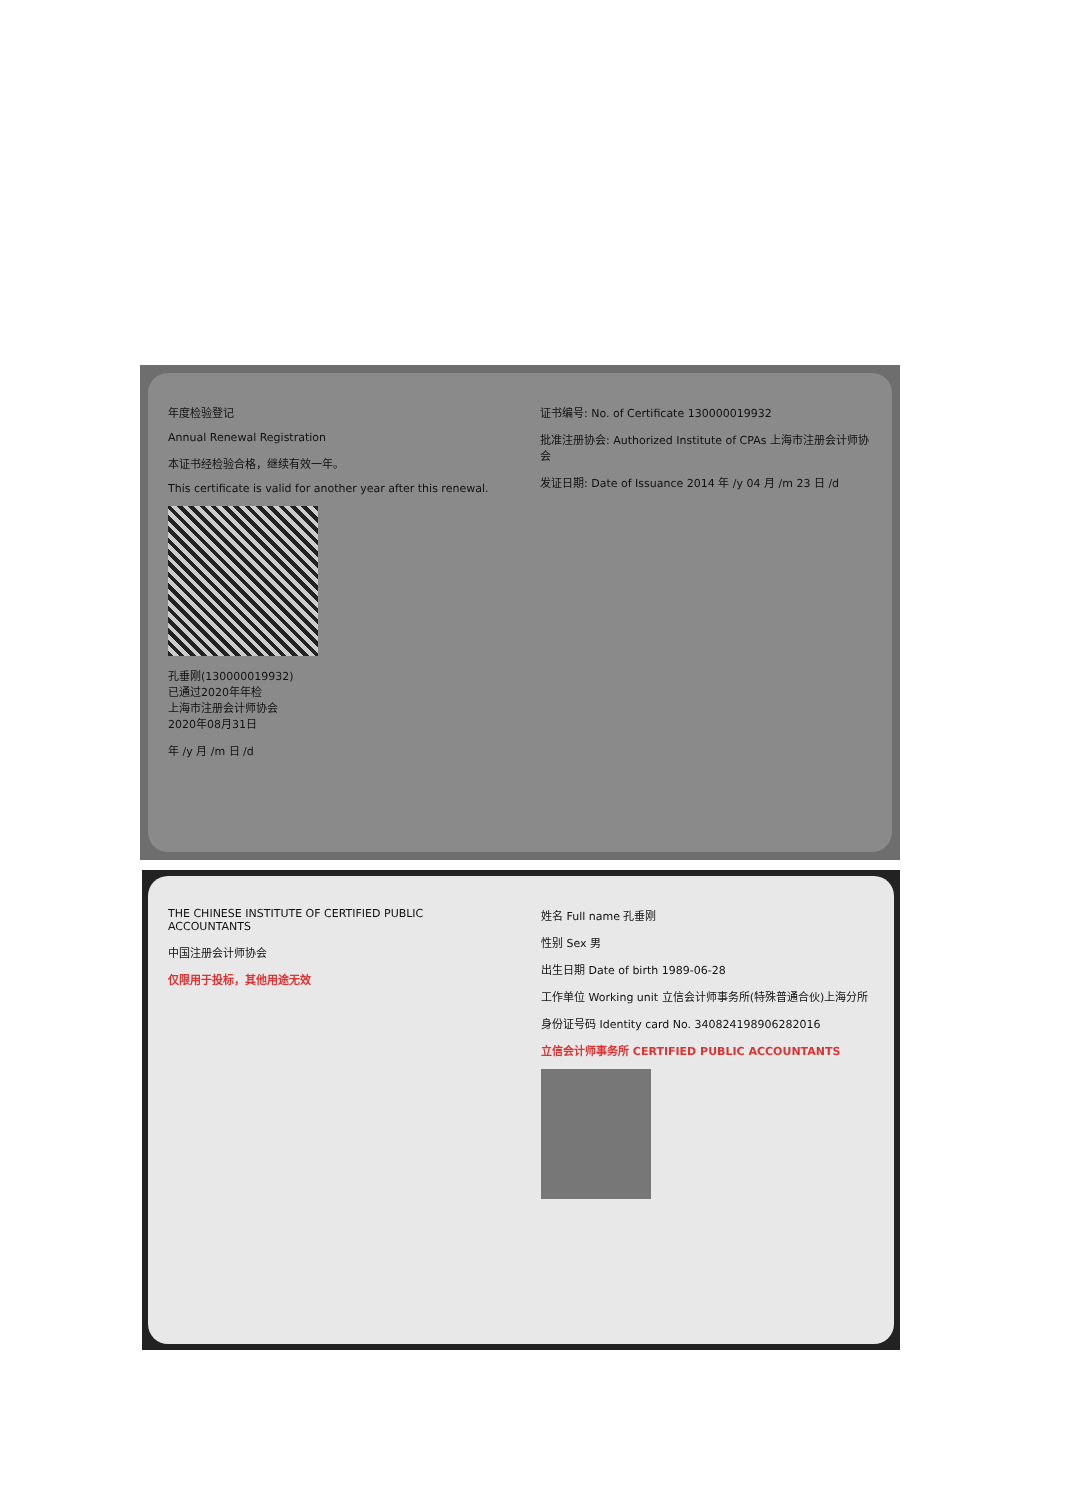年度检验登记
Annual Renewal Registration
本证书经检验合格，继续有效一年。
This certificate is valid for another year after this renewal.
孔垂刚(130000019932)
已通过2020年年检
上海市注册会计师协会
2020年08月31日
年 /y 月 /m 日 /d
证书编号: No. of Certificate 130000019932
批准注册协会: Authorized Institute of CPAs 上海市注册会计师协会
发证日期: Date of Issuance 2014 年 /y 04 月 /m 23 日 /d
THE CHINESE INSTITUTE OF CERTIFIED PUBLIC ACCOUNTANTS
中国注册会计师协会
仅限用于投标，其他用途无效
姓名 Full name 孔垂刚
性别 Sex 男
出生日期 Date of birth 1989-06-28
工作单位 Working unit 立信会计师事务所(特殊普通合伙)上海分所
身份证号码 Identity card No. 340824198906282016
立信会计师事务所 CERTIFIED PUBLIC ACCOUNTANTS